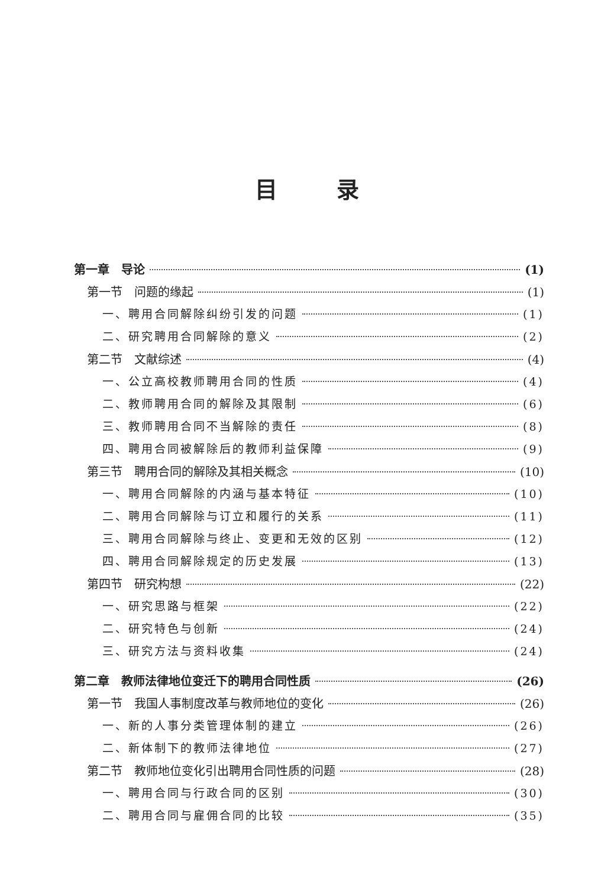目录
第一章　导论 (1)
第一节　问题的缘起 (1)
一、聘用合同解除纠纷引发的问题 (1)
二、研究聘用合同解除的意义 (2)
第二节　文献综述 (4)
一、公立高校教师聘用合同的性质 (4)
二、教师聘用合同的解除及其限制 (6)
三、教师聘用合同不当解除的责任 (8)
四、聘用合同被解除后的教师利益保障 (9)
第三节　聘用合同的解除及其相关概念 (10)
一、聘用合同解除的内涵与基本特征 (10)
二、聘用合同解除与订立和履行的关系 (11)
三、聘用合同解除与终止、变更和无效的区别 (12)
四、聘用合同解除规定的历史发展 (13)
第四节　研究构想 (22)
一、研究思路与框架 (22)
二、研究特色与创新 (24)
三、研究方法与资料收集 (24)
第二章　教师法律地位变迁下的聘用合同性质 (26)
第一节　我国人事制度改革与教师地位的变化 (26)
一、新的人事分类管理体制的建立 (26)
二、新体制下的教师法律地位 (27)
第二节　教师地位变化引出聘用合同性质的问题 (28)
一、聘用合同与行政合同的区别 (30)
二、聘用合同与雇佣合同的比较 (35)